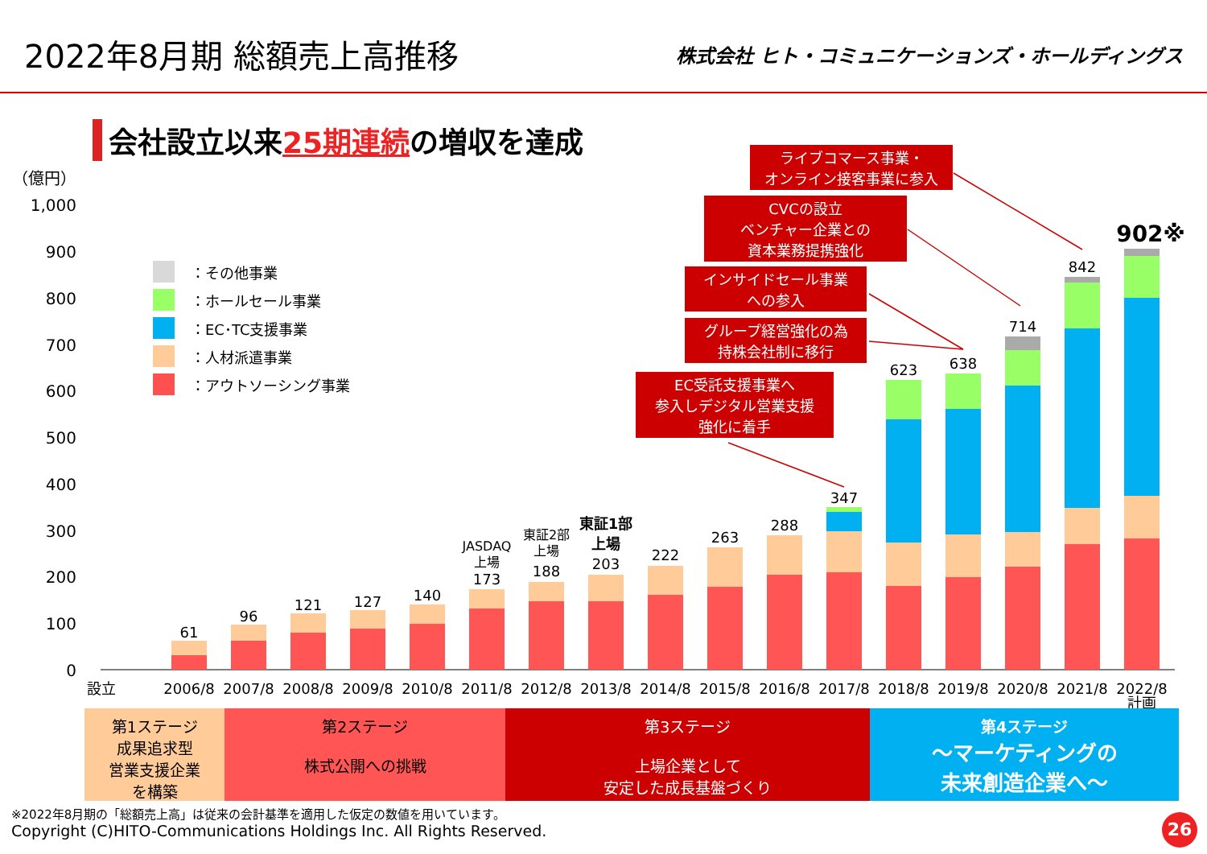2022年8月期 総額売上高推移
株式会社 ヒト・コミュニケーションズ・ホールディングス
会社設立以来25期連続の増収を達成
ライブコマース事業・
オンライン接客事業に参入
CVCの設立
ベンチャー企業との
資本業務提携強化
インサイドセール事業
への参入
グループ経営強化の為
持株会社制に移行
EC受託支援事業へ
参入しデジタル営業支援
強化に着手
：その他事業
：ホールセール事業
：EC･TC支援事業
：人材派遣事業
：アウトソーシング事業
（億円）
1,000
900
800
700
600
500
400
300
200
100
0
設立
61
2006/8
96
2007/8
121
2008/8
127
2009/8
140
2010/8
JASDAQ
上場
173
2011/8
東証2部
上場
188
2012/8
東証1部
上場
203
2013/8
222
2014/8
263
2015/8
288
2016/8
347
2017/8
623
2018/8
638
2019/8
714
2020/8
842
2021/8
902※
2022/8
計画
第1ステージ
成果追求型
営業支援企業
を構築
第2ステージ
株式公開への挑戦
第3ステージ
上場企業として
安定した成長基盤づくり
第4ステージ
～マーケティングの
未来創造企業へ～
※2022年8月期の「総額売上高」は従来の会計基準を適用した仮定の数値を用いています。
Copyright (C)HITO-Communications Holdings Inc. All Rights Reserved.
26